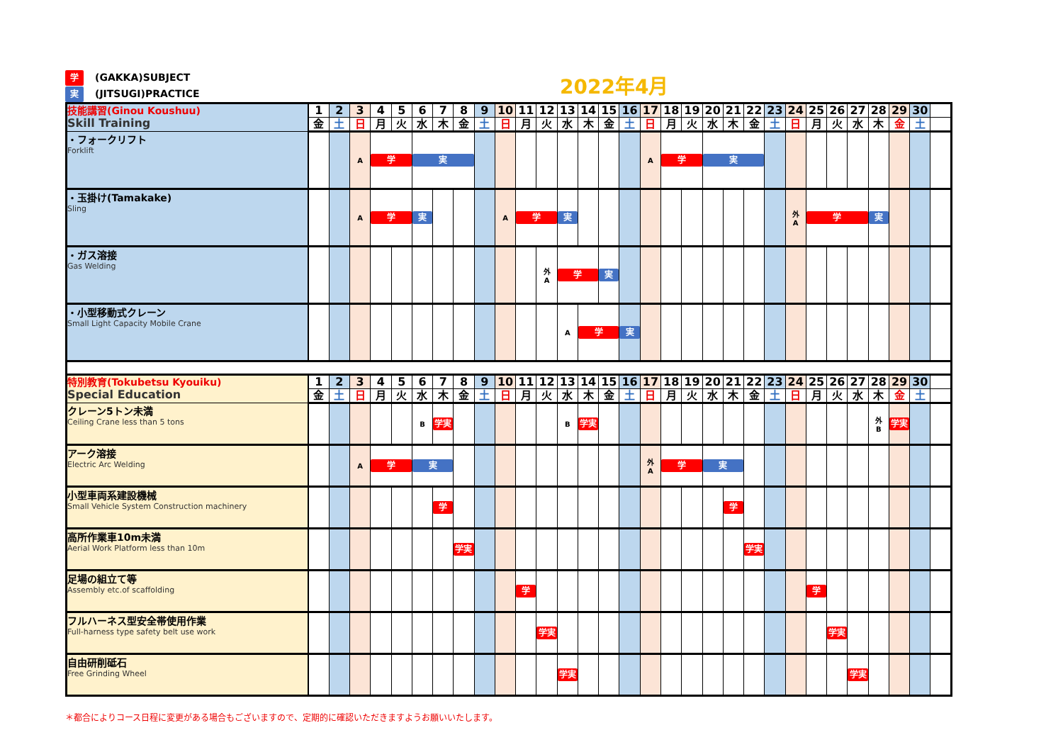学 (GAKKA)SUBJECT
実 (JITSUGI)PRACTICE
2022年4月
| 技能講習(Ginou Koushuu) Skill Training | 1 | 2 | 3 | 4 | 5 | 6 | 7 | 8 | 9 | 10 | 11 | 12 | 13 | 14 | 15 | 16 | 17 | 18 | 19 | 20 | 21 | 22 | 23 | 24 | 25 | 26 | 27 | 28 | 29 | 30 | |
| | 金 | 土 | 日 | 月 | 火 | 水 | 木 | 金 | 土 | 日 | 月 | 火 | 水 | 木 | 金 | 土 | 日 | 月 | 火 | 水 | 木 | 金 | 土 | 日 | 月 | 火 | 水 | 木 | 金 | 土 | |
| ・フォークリフト Forklift | | | A | 学 | | 実 | | | | | | | | | | | A | 学 | | 実 | | | | | | | | | | | |
| ・玉掛け(Tamakake) Sling | | | A | 学 | | 実 | | | | A | 学 | | 実 | | | | | | | | | | | 外 A | 学 | | | 実 | | | |
| ・ガス溶接 Gas Welding | | | | | | | | | | | | 外 A | 学 | | 実 | | | | | | | | | | | | | | | | |
| ・小型移動式クレーン Small Light Capacity Mobile Crane | | | | | | | | | | | | | A | 学 | | 実 | | | | | | | | | | | | | | | |
| 特別教育(Tokubetsu Kyouiku) Special Education | 1 | 2 | 3 | 4 | 5 | 6 | 7 | 8 | 9 | 10 | 11 | 12 | 13 | 14 | 15 | 16 | 17 | 18 | 19 | 20 | 21 | 22 | 23 | 24 | 25 | 26 | 27 | 28 | 29 | 30 | |
| | 金 | 土 | 日 | 月 | 火 | 水 | 木 | 金 | 土 | 日 | 月 | 火 | 水 | 木 | 金 | 土 | 日 | 月 | 火 | 水 | 木 | 金 | 土 | 日 | 月 | 火 | 水 | 木 | 金 | 土 | |
| クレーン5トン未満 Ceiling Crane less than 5 tons | | | | | | B | 学実 | | | | | | B | 学実 | | | | | | | | | | | | | | 外 B | 学実 | | |
| アーク溶接 Electric Arc Welding | | | A | 学 | | 実 | | | | | | | | | | | 外 A | 学 | | 実 | | | | | | | | | | | |
| 小型車両系建設機械 Small Vehicle System Construction machinery | | | | | | | 学 | | | | | | | | | | | | | | 学 | | | | | | | | | | |
| 高所作業車10m未満 Aerial Work Platform less than 10m | | | | | | | | 学実 | | | | | | | | | | | | | | 学実 | | | | | | | | | |
| 足場の組立て等 Assembly etc.of scaffolding | | | | | | | | | | | 学 | | | | | | | | | | | | | | 学 | | | | | | |
| フルハーネス型安全帯使用作業 Full-harness type safety belt use work | | | | | | | | | | | | 学実 | | | | | | | | | | | | | | 学実 | | | | | |
| 自由研削砥石 Free Grinding Wheel | | | | | | | | | | | | | 学実 | | | | | | | | | | | | | | 学実 | | | | |
＊都合によりコース日程に変更がある場合もございますので、定期的に確認いただきますようお願いいたします。